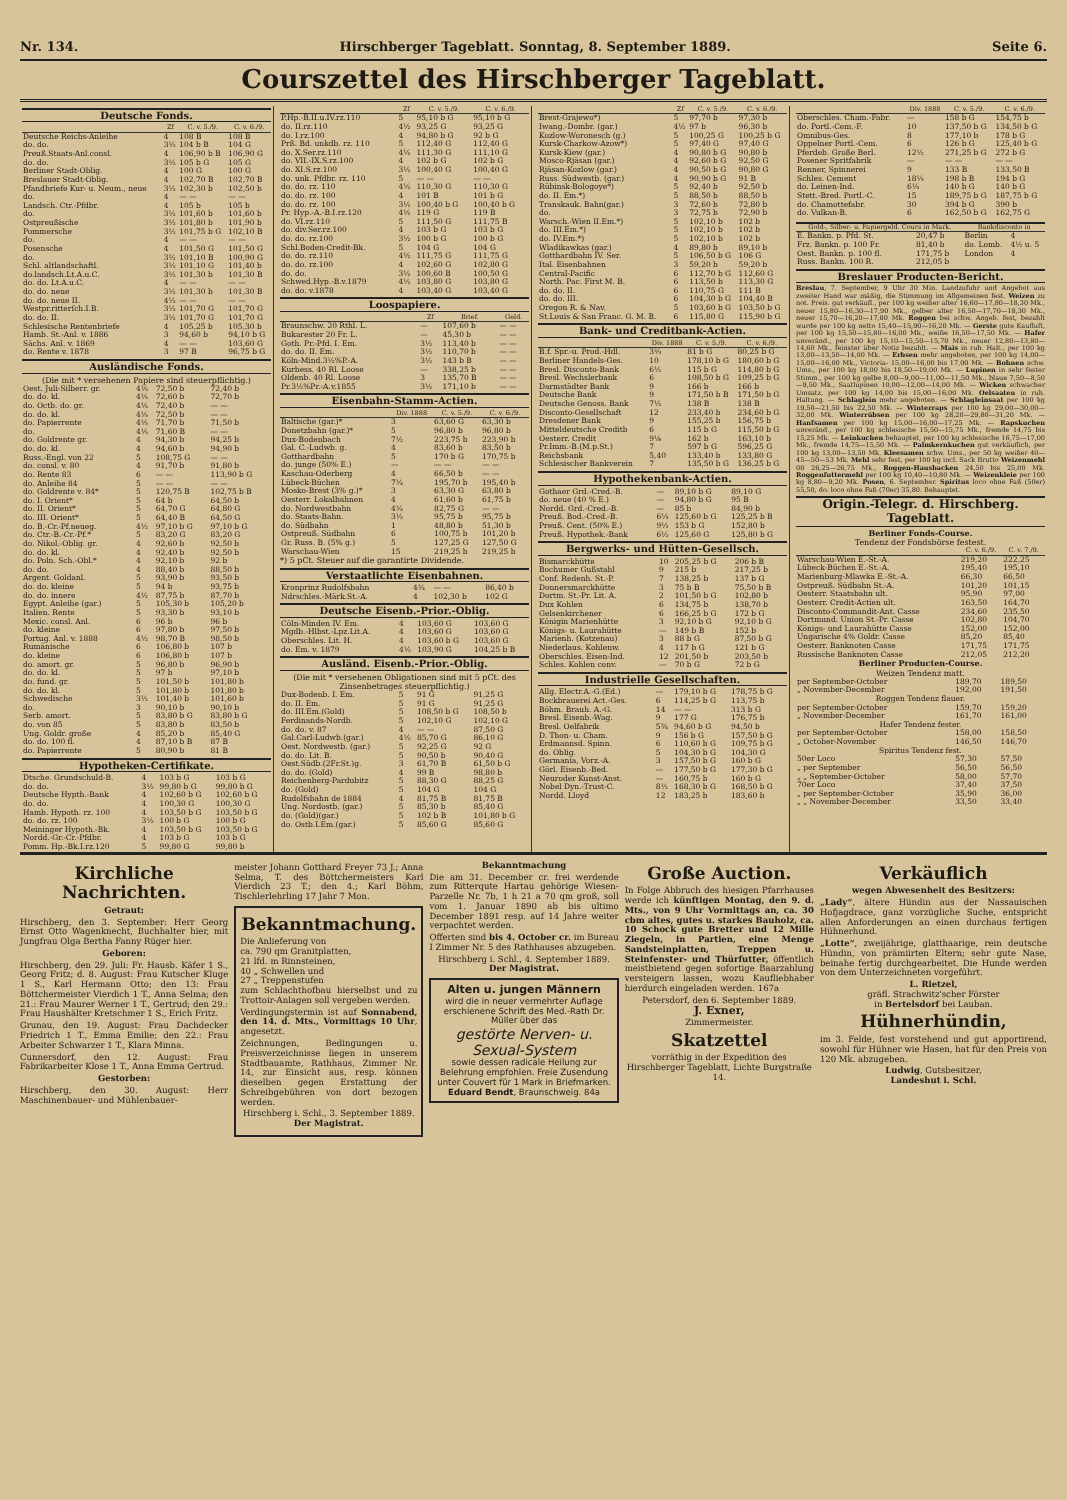Nr. 134. Hirschberger Tageblatt. Sonntag, 8. September 1889. Seite 6.
Courszettel des Hirschberger Tageblatt.
Deutsche Fonds.
| | Zf | C. v. 5./9. | C. v. 6./9. |
| --- | --- | --- | --- |
| Deutsche Reichs-Anleihe | 4 | 108 B | 108 B |
| do. do. | 3½ | 104 b B | 104 G |
| Preuß.Staats-Anl.consl. | 4 | 106,90 b B | 106,90 G |
| do. do. | 3½ | 105 b G | 105 G |
| Berliner Stadt-Oblig. | 4 | 100 G | 100 G |
| Breslauer Stadt-Oblig. | 4 | 102,70 B | 102,70 B |
| Pfandbriefe Kur- u. Neum., neue | 3½ | 102,30 b | 102,50 b |
| do. | 4 | — — | — — |
| Landsch. Ctr.-Pfdbr. | 4 | 105 b | 105 b |
| do. | 3½ | 101,60 b | 101,60 b |
| Ostpreußische | 3½ | 101,80 b | 101,90 b |
| Pommersche | 3½ | 101,75 b G | 102,10 B |
| do. | 4 | — — | — — |
| Posensche | 4 | 101,50 G | 101,50 G |
| do. | 3½ | 101,10 B | 100,90 G |
| Schl. altlandschaftl. | 3½ | 101,10 G | 101,40 b |
| do.landsch.Lt.A.u.C. | 3½ | 101,30 b | 101,30 B |
| do. do. Lt.A.u.C. | 4 | — — | — — |
| do. do. neue | 3½ | 101,30 b | 101,30 B |
| do. do. neue II. | 4½ | — — | — — |
| Westpr.ritterſch.I.B. | 3½ | 101,70 G | 101,70 G |
| do. do. II. | 3½ | 101,70 G | 101,70 G |
| Schlesische Rentenbriefe | 4 | 105,25 b | 105,30 b |
| Hamb. St.-Anl. v. 1886 | 3 | 94,60 b | 94,10 b G |
| Sächs. Anl. v. 1869 | 4 | — — | 103,60 G |
| do. Rente v. 1878 | 3 | 97 B | 96,75 b G |
Ausländische Fonds.
(Die mit * versehenen Papiere sind steuerpflichtig.)
| Oest. Juli-Silberr. gr. | 4⅕ | 72,50 b | 72,40 b |
| do. do. kl. | 4⅕ | 72,60 b | 72,70 b |
| do. Octb. do. gr. | 4⅕ | 72,40 b | — — |
| do. do. kl. | 4⅕ | 72,50 b | — — |
| do. Papierrente | 4⅕ | 71,70 b | 71,50 b |
| do. | 4⅕ | 71,60 B | — — |
| do. Goldrente gr. | 4 | 94,30 b | 94,25 b |
| do. do. kl. | 4 | 94,60 b | 94,90 b |
| Russ.-Engl. von 22 | 5 | 108,75 G | — — |
| do. consl. v. 80 | 4 | 91,70 b | 91,80 b |
| do. Rente 83 | 6 | — — | 113,90 b G |
| do. Anleihe 84 | 5 | — — | — — |
| do. Goldrente v. 84* | 5 | 120,75 B | 102,75 b B |
| do. I. Orient* | 5 | 64 b | 64,50 b |
| do. II. Orient* | 5 | 64,70 G | 64,80 G |
| do. III. Orient* | 5 | 64,40 B | 64,50 G |
| do. B.-Cr.-Pf.neueg. | 4½ | 97,10 b G | 97,10 b G |
| do. Ctr.-B.-Cr.-Pf.* | 5 | 83,20 G | 83,20 G |
| do. Nikol.-Oblig. gr. | 4 | 92,60 b | 92,50 b |
| do. do. kl. | 4 | 92,40 b | 92,50 b |
| do. Poln. Sch.-Obl.* | 4 | 92,10 b | 92 b |
| do. do. | 4 | 88,40 b | 88,50 b |
| Argent. Goldanl. | 5 | 93,90 b | 93,50 b |
| do. do. kleine | 5 | 94 b | 93,75 b |
| do. do. innere | 4½ | 87,75 b | 87,70 b |
| Egypt. Anleihe (gar.) | 5 | 105,30 b | 105,20 b |
| Italien. Rente | 5 | 93,30 b | 93,10 b |
| Mexic. consl. Anl. | 6 | 96 b | 96 b |
| do. kleine | 6 | 97,80 b | 97,50 b |
| Portug. Anl. v. 1888 | 4½ | 98,70 B | 98,50 b |
| Rumänische | 6 | 106,80 b | 107 b |
| do. kleine | 6 | 106,80 b | 107 b |
| do. amort. gr. | 5 | 96,80 b | 96,90 b |
| do. do. kl. | 5 | 97 b | 97,10 b |
| do. fund. gr. | 5 | 101,50 b | 101,80 b |
| do. do. kl. | 5 | 101,80 b | 101,80 b |
| Schwedische | 3½ | 101,40 b | 101,60 b |
| do. | 3 | 90,10 b | 90,10 b |
| Serb. amort. | 5 | 83,80 b G | 83,80 b G |
| do. von 85 | 5 | 83,80 b | 83,50 b |
| Ung. Goldr. große | 4 | 85,20 b | 85,40 G |
| do. do. 100 fl. | 4 | 87,10 b B | 87 B |
| do. Papierrente | 5 | 80,90 b | 81 B |
Hypotheken-Certifikate.
| Dtsche. Grundschuld-B. | 4 | 103 b G | 103 b G |
| do. do. | 3½ | 99,80 b G | 99,80 b G |
| Deutsche Hypth.-Bank | 4 | 102,60 b G | 102,60 b G |
| do. do. | 4 | 100,30 G | 100,30 G |
| Hamb. Hypoth. rz. 100 | 4 | 103,50 b G | 103,50 b G |
| do. do. rz. 100 | 3½ | 100 b G | 100 b G |
| Meininger Hypoth.-Bk. | 4 | 103,50 b G | 103,50 b G |
| Nordd.-Gr.-Cr.-Pfdbr. | 4 | 103 b G | 103 b G |
| Pomm. Hp.-Bk.I.rz.120 | 5 | 99,80 G | 99,80 b |
| | Zf | C. v. 5./9. | C. v. 6./9. |
| --- | --- | --- | --- |
| P.Hp.-B.II.u.IV.rz.110 | 5 | 95,10 b G | 95,10 b G |
| do. II.rz.110 | 4½ | 93,25 G | 93,25 G |
| do. I.rz.100 | 4 | 94,80 b G | 92 b G |
| Prß. Bd. unkdb. rz. 110 | 5 | 112,40 G | 112,40 G |
| do. X.Ser.rz.110 | 4½ | 111,30 G | 111,10 G |
| do. VII.-IX.S.rz.100 | 4 | 102 b G | 102 b G |
| do. XI.S.rz.100 | 3½ | 100,40 G | 100,40 G |
| do. unk. Pfdbr. rz. 110 | 5 | — — | — — |
| do. do. rz. 110 | 4½ | 110,30 G | 110,30 G |
| do. do. rz. 100 | 4 | 101 B | 101 b G |
| do. do. rz. 100 | 3½ | 100,40 b G | 100,40 b G |
| Pr. Hyp.-A.-B.I.rz.120 | 4½ | 119 G | 119 B |
| do. VI.rz.110 | 5 | 111,50 G | 111,75 B |
| do. div.Ser.rz.100 | 4 | 103 b G | 103 b G |
| do. do. rz.100 | 3½ | 100 b G | 100 b G |
| Schl.Boden-Credit-Bk. | 5 | 104 G | 104 G |
| do. do. rz.110 | 4½ | 111,75 G | 111,75 G |
| do. do. rz.100 | 4 | 102,60 G | 102,80 G |
| do. do. | 3½ | 100,60 B | 100,50 G |
| Schwed.Hyp.-B.v.1879 | 4½ | 103,80 G | 103,80 G |
| do. do. v.1878 | 4 | 103,40 G | 103,40 G |
Loospapiere.
| | Zf | Brief. | Geld. |
| --- | --- | --- | --- |
| Braunschw. 20 Rthl. L. | — | 107,60 b | — — |
| Bukarester 20 Fr. L. | — | 45,30 b | — — |
| Goth. Pr.-Pfd. I. Em. | 3½ | 113,40 b | — — |
| do. do. II. Em. | 3½ | 110,70 b | — — |
| Köln-Mind.3½%P.-A. | 3½ | 143 b B | — — |
| Kurhess. 40 Rl. Loose | — | 338,25 b | — — |
| Oldenb. 40 Rl. Loose | 3 | 135,70 B | — — |
| Pr.3½%Pr.-A.v.1855 | 3½ | 171,10 b | — — |
Eisenbahn-Stamm-Actien.
| | Div. 1888 | C. v. 5./9. | C. v. 6./9. |
| --- | --- | --- | --- |
| Baltische (gar.)* | 3 | 63,60 G | 63,30 b |
| Donetzbahn (gar.)* | 5 | 96,80 b | 96,80 b |
| Dux-Bodenbach | 7½ | 223,75 b | 223,90 b |
| Gal. C.-Ludwb. g. | 4 | 83,60 b | 83,50 b |
| Gotthardbahn | 5 | 170 b G | 170,75 b |
| do. junge (50% E.) | — | — — | — — |
| Kaschau-Oderberg | 4 | 66,50 b | — — |
| Lübeck-Büchen | 7¼ | 195,70 b | 195,40 b |
| Mosko-Brest (3% g.)* | 3 | 63,30 G | 63,80 b |
| Oesterr. Lokalbahnen | 4 | 61,60 b | 61,75 b |
| do. Nordwestbahn | 4¼ | 82,75 G | — — |
| do. Staats-Bahn. | 3½ | 95,75 b | 95,75 b |
| do. Südbahn | 1 | 48,80 b | 51,30 b |
| Ostpreuß. Südbahn | 6 | 100,75 b | 101,20 b |
| Gr. Russ. B. (5% g.) | 5 | 127,25 G | 127,50 G |
| Warschau-Wien | 15 | 219,25 b | 219,25 b |
*) 5 pCt. Steuer auf die garantirte Dividende.
Verstaatlichte Eisenbahnen.
| Kronprinz Rudolfsbahn | 4¾ | — — | 86,40 b |
| Ndrschles.-Märk.St.-A. | 4 | 102,30 b | 102 G |
Deutsche Eisenb.-Prior.-Oblig.
| Cöln-Minden IV. Em. | 4 | 103,60 G | 103,60 G |
| Mgdb.-Hlbst.-Lpz.Lit.A. | 4 | 103,60 G | 103,60 G |
| Oberschles. Lit. H. | 4 | 103,60 b G | 103,60 G |
| do. Em. v. 1879 | 4½ | 103,90 G | 104,25 b B |
Ausländ. Eisenb.-Prior.-Oblig.
(Die mit * versehenen Obligationen sind mit 5 pCt. des Zinsenbetrages steuerpflichtig.)
| Dux-Bodenb. I. Em. | 5 | 91 G | 91,25 G |
| do. II. Em. | 5 | 91 G | 91,25 G |
| do. III.Em.(Gold) | 5 | 108,50 b G | 108,50 b |
| Ferdinands-Nordb. | 5 | 102,10 G | 102,10 G |
| do. do. v. 87 | 4 | — — | 87,50 G |
| Gal.Carl-Ludwb.(gar.) | 4½ | 85,70 G | 86,10 G |
| Oest. Nordwestb. (gar.) | 5 | 92,25 G | 92 G |
| do. do. Lit. B. | 5 | 90,50 b | 90,40 G |
| Oest.Südb.(2Fr.St.)g. | 3 | 61,70 B | 61,50 b G |
| do. do. (Gold) | 4 | 99 B | 98,80 b |
| Reichenberg-Pardubitz | 5 | 88,30 G | 88,25 G |
| do. (Gold) | 5 | 104 G | 104 G |
| Rudolfsbahn de 1884 | 4 | 81,75 B | 81,75 B |
| Ung. Nordostb. (gar.) | 5 | 85,30 b | 85,40 G |
| do. (Gold)(gar.) | 5 | 102 b B | 101,80 b G |
| do. Ostb.I.Em.(gar.) | 5 | 85,60 G | 85,60 G |
| | Zf | C. v. 5./9. | C. v. 6./9. |
| --- | --- | --- | --- |
| Brest-Grajewo*) | 5 | 97,70 b | 97,30 b |
| Iwang.-Dombr. (gar.) | 4½ | 97 b | 96,30 b |
| Kozlow-Woronesch (g.) | 5 | 100,25 G | 100,25 b G |
| Kursk-Charkow-Azow*) | 5 | 97,40 G | 97,40 G |
| Kursk-Kiew (gar.) | 4 | 90,80 b G | 90,80 b |
| Mosco-Rjäsan (gar.) | 4 | 92,60 b G | 92,50 G |
| Rjäsan-Kozlow (gar.) | 4 | 90,50 b G | 90,80 G |
| Russ. Südwestb. (gar.) | 4 | 90,90 b G | 91 B |
| Rübinsk-Bologoye*) | 5 | 92,40 b | 92,50 b |
| do. II. Em.*) | 5 | 88,50 b | 88,50 b |
| Transkauk. Bahn(gar.) | 3 | 72,60 b | 72,80 b |
| do. | 3 | 72,75 b | 72,90 b |
| Warsch.-Wien II.Em.*) | 5 | 102,10 b | 102 b |
| do. III.Em.*) | 5 | 102,10 b | 102 b |
| do. IV.Em.*) | 5 | 102,10 b | 102 b |
| Wladikawkas (gar.) | 4 | 89,80 b | 89,10 b |
| Gotthardbahn IV. Ser. | 5 | 106,50 b G | 106 G |
| Ital. Eisenbahnen | 3 | 59,20 b | 59,20 b |
| Central-Pacific | 6 | 112,70 b G | 112,60 G |
| North. Pac. First M. B. | 6 | 113,50 b | 113,30 G |
| do. do. II. | 6 | 110,75 G | 111 B |
| do. do. III. | 6 | 104,30 b G | 104,40 B |
| Oregon R. & Nav. | 5 | 103,60 b G | 103,50 b G |
| St.Louis & San Franc. G. M. B. | 6 | 115,80 G | 115,90 b G |
Bank- und Creditbank-Actien.
| | Div. 1888 | C. v. 5./9. | C. v. 6./9. |
| --- | --- | --- | --- |
| B.f. Spr.-u. Prod.-Hdl. | 3⅔ | 81 b G | 80,25 b G |
| Berliner Handels-Ges. | 10 | 178,10 b G | 180,60 b G |
| Bresl. Disconto-Bank | 6½ | 115 b G | 114,80 b G |
| Bresl. Wechslerbank | 6 | 108,50 b G | 109,25 b G |
| Darmstädter Bank | 9 | 166 b | 166 b |
| Deutsche Bank | 9 | 171,50 b B | 171,50 b G |
| Deutsche Genoss. Bank | 7½ | 138 B | 138 B |
| Disconto-Gesellschaft | 12 | 233,40 b | 234,60 b G |
| Dresdener Bank | 9 | 155,25 b | 156,75 b |
| Mitteldeutsche Creditb | 6 | 115 b G | 115,50 b G |
| Oesterr. Credit | 9⅛ | 162 b | 163,10 b |
| Pr.Imm.-B.(M.p.St.) | 7 | 597 b G | 596,25 G |
| Reichsbank | 5,40 | 133,40 b | 133,80 G |
| Schlesischer Bankverein | 7 | 135,50 b G | 136,25 b G |
Hypothekenbank-Actien.
| Gothaer Grd.-Cred.-B. | — | 89,10 b G | 89,10 G |
| do. neue (40 % E.) | — | 94,80 b G | 95 B |
| Nordd. Grd.-Cred.-B. | — | 85 b | 84,90 b |
| Preuß. Bod.-Cred.-B. | 6⅓ | 125,60 b G | 125,25 b B |
| Preuß. Cent. (50% E.) | 9½ | 153 b G | 152,80 b |
| Preuß. Hypothek.-Bank | 6½ | 125,60 G | 125,80 b G |
Bergwerks- und Hütten-Gesellsch.
| Bismarckhütte | 10 | 205,25 b G | 206 b B |
| Bochumer Gußstahl | 9 | 215 b | 217,25 b |
| Conf. Redenh. St.-P. | 7 | 138,25 b | 137 b G |
| Donnersmarckhütte | 3 | 75 b B | 75,50 b B |
| Dortm. St.-Pr. Lit. A. | 2 | 101,50 b G | 102,80 b |
| Dux Kohlen | 6 | 134,75 b | 138,70 b |
| Gelsenkirchener | 6 | 166,25 b G | 172 b G |
| Königin Marienhütte | 3 | 92,10 b G | 92,10 b G |
| Königs- u. Laurahütte | — | 149 b B | 152 b |
| Marienh. (Kotzenau) | 3 | 88 b G | 87,50 b G |
| Niederlaus. Kohlenw. | 4 | 117 b G | 121 b G |
| Oberschles. Eisen-Ind. | 12 | 201,50 b | 203,50 b |
| Schles. Kohlen conv. | — | 70 b G | 72 b G |
Industrielle Gesellschaften.
| Allg. Electr.A.-G.(Ed.) | — | 179,10 b G | 178,75 b G |
| Bockbrauerei Act.-Ges. | 6 | 114,25 b G | 113,75 b |
| Böhm. Brauh. A.-G. | 14 | — — | 313 b G |
| Bresl. Eisenb.-Wag. | 9 | 177 G | 176,75 b |
| Bresl. Oelfabrik | 5¾ | 94,60 b G | 94,50 b |
| D. Thon- u. Cham. | 9 | 156 b G | 157,50 b G |
| Erdmannsd. Spinn. | 6 | 110,60 b G | 109,75 b G |
| do. Oblig. | 5 | 104,30 b G | 104,30 G |
| Germania, Vorz.-A. | 3 | 157,50 b G | 160 b G |
| Görl. Eisenb.-Bed. | — | 177,50 b G | 177,30 b G |
| Neuroder Kunst-Anst. | — | 160,75 b | 160 b G |
| Nobel Dyn.-Trust-C. | 8½ | 168,30 b G | 168,50 b G |
| Nordd. Lloyd | 12 | 183,25 b | 183,60 b |
| | Div. 1888 | C. v. 5./9. | C. v. 6./9. |
| --- | --- | --- | --- |
| Oberschles. Cham.-Fabr. | — | 158 b G | 154,75 b |
| do. Portl.-Cem.-F. | 10 | 137,50 b G | 134,50 b G |
| Omnibus-Ges. | 8 | 177,10 b | 178 b G |
| Oppelner Portl.-Cem. | 6 | 126 b G | 125,40 b G |
| Pferdeb. Große Berl. | 12½ | 271,25 b G | 272 b G |
| Posener Spritfabrik | — | — — | — — |
| Renner, Spinnerei | 9 | 133 B | 133,50 B |
| Schles. Cement | 18⅓ | 198 b B | 194 b G |
| do. Leinen-Ind. | 6⅓ | 140 b G | 140 b G |
| Stett.-Bred. Portl.-C. | 15 | 189,75 b G | 187,75 b G |
| do. Chamottefabr. | 30 | 394 b G | 390 b |
| do. Vulkan-B. | 6 | 162,50 b G | 162,75 G |
| Gold-, Silber- u. Papiergeld. Cours in Mark. | | Bankdisconto in | |
| --- | --- | --- | --- |
| E. Bankn. p. Pfd. St. | 20,47 b | Berlin | 4 |
| Frz. Bankn. p. 100 Fr. | 81,40 b | do. Lomb. | 4½ u. 5 |
| Oest. Bankn. p. 100 fl. | 171,75 b | London | 4 |
| Russ. Bankn. 100 R. | 212,05 b | | |
Breslauer Producten-Bericht.
Breslau, 7. September, 9 Uhr 30 Min. Landzufuhr und Angebot aus zweiter Hand war mäßig, die Stimmung im Allgemeinen fest. Weizen zu not. Preis. gut verkäufl., per 100 kg weißer alter 16,60—17,80—18,30 Mk., neuer 15,80—16,30—17,90 Mk., gelber alter 16,50—17,70—18,30 Mk., neuer 15,70—16,20—17,80 Mk. Roggen bei schw. Angeb. fest, bezahlt wurde per 100 kg netto 15,40—15,90—16,20 Mk. — Gerste gute Kaufluſt, per 100 kg 15,50—15,80—16,00 Mk., weiße 16,50—17,50 Mk. — Hafer unveränd., per 100 kg 15,10—15,50—15,70 Mk., neuer 12,80—13,80—14,60 Mk., feinster über Notiz bezahlt. — Mais in ruh. Halt., per 100 kg 13,00—13,50—14,00 Mk. — Erbsen mehr angeboten, per 100 kg 14,00—15,00—16,00 Mk., Victoria- 15,00—16,00 bis 17,00 Mk. — Bohnen schw. Ums., per 100 kg 18,00 bis 18,50—19,00 Mk. — Lupinen in sehr fester Stimm., per 100 kg gelbe 8,00—9,00—11,00—11,50 Mk., blaue 7,50—8,50—9,50 Mk., Saatlupinen 10,00—12,00—14,00 Mk. — Wicken schwacher Umsatz, per 100 kg 14,00 bis 15,00—16,00 Mk. Oelsaaten in ruh. Haltung. — Schlaglein mehr angeboten. — Schlagleinsaat per 100 kg 19,50—21,50 bis 22,50 Mk. — Winterraps per 100 kg 29,00—30,00—32,00 Mk. Winterrübsen per 100 kg 28,20—29,80—31,20 Mk. — Hanfsamen per 100 kg 15,00—16,00—17,25 Mk. — Rapskuchen unveränd., per 100 kg schlesische 15,50—15,75 Mk., fremde 14,75 bis 15,25 Mk. — Leinkuchen behauptet, per 100 kg schlesische 16,75—17,00 Mk., fremde 14,75—15,50 Mk. — Palmkernkuchen gut verkäuflich, per 100 kg 13,00—13,50 Mk. Kleesamen schw. Ums., per 50 kg weißer 40—45—50—53 Mk. Mehl sehr fest, per 100 kg incl. Sack Brutto Weizenmehl 00 26,25—26,75 Mk., Roggen-Hausbacken 24,50 bis 25,00 Mk. Roggenfuttermehl per 100 kg 10,40—10,80 Mk. — Weizenkleie per 100 kg 8,80—9,20 Mk. Posen, 6. September. Spiritus loco ohne Faß (50er) 55,50, do. loco ohne Faß (70er) 35,80. Behauptet.
Origin.-Telegr. d. Hirschberg. Tageblatt.
Berliner Fonds-Course.
Tendenz der Fondsbörse festest.
| | C. v. 6./9. | C. v. 7./9. |
| --- | --- | --- |
| Warschau-Wien E.-St.-A. | 219,20 | 222,25 |
| Lübeck-Büchen E.-St.-A. | 195,40 | 195,10 |
| Marienburg-Mlawka E.-St.-A. | 66,30 | 66,50 |
| Ostpreuß. Südbahn St.-A. | 101,20 | 101,15 |
| Oesterr. Staatsbahn ult. | 95,90 | 97,00 |
| Oesterr. Credit-Actien ult. | 163,50 | 164,70 |
| Disconto-Commandit-Ant. Casse | 234,60 | 235,50 |
| Dortmund. Union St.-Pr. Casse | 102,80 | 104,70 |
| Königs- und Laurahütte Casse | 152,00 | 152,00 |
| Ungarische 4% Goldr. Casse | 85,20 | 85,40 |
| Oesterr. Banknoten Casse | 171,75 | 171,75 |
| Russische Banknoten Casse | 212,05 | 212,20 |
Berliner Producten-Course.
Weizen Tendenz matt.
| per September-October | 189,70 | 189,50 |
| „ November-December | 192,00 | 191,50 |
| Roggen Tendenz flauer. | | |
| per September-October | 159,70 | 159,20 |
| „ November-December | 161,70 | 161,00 |
| Hafer Tendenz fester. | | |
| per September-October | 158,00 | 158,50 |
| „ October-November | 146,50 | 146,70 |
| Spiritus Tendenz fest. | | |
| 50er Loco | 57,30 | 57,50 |
| „ per September | 56,50 | 56,50 |
| „ „ September-October | 58,00 | 57,70 |
| 70er Loco | 37,40 | 37,50 |
| „ per September-October | 35,90 | 36,00 |
| „ „ November-December | 33,50 | 33,40 |
Kirchliche Nachrichten.
Getraut:
Hirschberg, den 3. September: Herr Georg Ernst Otto Wagenknecht, Buchhalter hier, mit Jungfrau Olga Bertha Fanny Rüger hier.
Geboren:
Hirschberg, den 29. Juli: Fr. Hausb. Käfer 1 S., Georg Fritz; d. 8. August: Frau Kutscher Kluge 1 S., Karl Hermann Otto; den 13: Frau Böttchermeister Vierdich 1 T., Anna Selma; den 21.: Frau Maurer Werner 1 T., Gertrud; den 29.: Frau Haushälter Kretschmer 1 S., Erich Fritz.
Grunau, den 19. August: Frau Dachdecker Friedrich 1 T., Emma Emilie; den 22.: Frau Arbeiter Schwarzer 1 T., Klara Minna.
Cunnersdorf, den 12. August: Frau Fabrikarbeiter Klose 1 T., Anna Emma Gertrud.
Gestorben:
Hirschberg, den 30. August: Herr Maschinenbauer- und Mühlenbauer-
meister Johann Gotthard Freyer 73 J.; Anna Selma, T. des Böttchermeisters Karl Vierdich 23 T.; den 4.; Karl Böhm, Tischlerlehrling 17 Jahr 7 Mon.
Bekanntmachung.
Die Anlieferung von
ca. 790 qm Granitplatten,
21 lfd. m Rinnsteinen,
40 „ Schwellen und
27 „ Treppenstufen
zum Schlachthofbau hierselbst und zu Trottoir-Anlagen soll vergeben werden.
Verdingungstermin ist auf Sonnabend, den 14. d. Mts., Vormittags 10 Uhr, angesetzt.
Zeichnungen, Bedingungen u. Preisverzeichnisse liegen in unserem Stadtbauamte, Rathhaus, Zimmer Nr. 14, zur Einsicht aus, resp. können dieselben gegen Erstattung der Schreibgebühren von dort bezogen werden.
Hirschberg i. Schl., 3. September 1889.
Der Magistrat.
Bekanntmachung
Die am 31. December cr. frei werdende zum Ritterqute Hartau gehörige Wiesen-Parzelle Nr. 7b, 1 h 21 a 70 qm groß, soll vom 1. Januar 1890 ab bis ultimo December 1891 resp. auf 14 Jahre weiter verpachtet werden.
Offerten sind bis 4. October cr. im Bureau I Zimmer Nr. 5 des Rathhauses abzugeben.
Hirschberg i. Schl., 4. September 1889.
Der Magistrat.
Alten u. jungen Männern
wird die in neuer vermehrter Auflage erschienene Schrift des Med.-Rath Dr. Müller über das
gestörte Nerven- u. Sexual-System
sowie dessen radicale Heilung zur Belehrung empfohlen. Freie Zusendung unter Couvert für 1 Mark in Briefmarken.
Eduard Bendt, Braunschweig. 84a
Große Auction.
In Folge Abbruch des hiesigen Pfarrhauses werde ich künftigen Montag, den 9. d. Mts., von 9 Uhr Vormittags an, ca. 30 cbm altes, gutes u. starkes Bauholz, ca. 10 Schock gute Bretter und 12 Mille Ziegeln, in Partien, eine Menge Sandsteinplatten, Treppen u. Steinfenster- und Thürfutter, öffentlich meistbietend gegen sofortige Baarzahlung versteigern lassen, wozu Kaufliebhaber hierdurch eingeladen werden. 167a
Petersdorf, den 6. September 1889.
J. Exner,
Zimmermeister.
Skatzettel
vorräthig in der Expedition des Hirschberger Tageblatt, Lichte Burgstraße 14.
Verkäuflich
wegen Abwesenheit des Besitzers:
„Lady“, ältere Hündin aus der Nassauischen Hofjagdrace, ganz vorzügliche Suche, entspricht allen Anforderungen an einen durchaus fertigen Hühnerhund.
„Lotte“, zweijährige, glatthaarige, rein deutsche Hündin, von prämiirten Eltern; sehr gute Nase, beinahe fertig durchgearbeitet. Die Hunde werden von dem Unterzeichneten vorgeführt.
L. Rietzel,
gräfl. Strachwitz'scher Förster
in Bertelsdorf bei Lauban.
Hühnerhündin,
im 3. Felde, fest vorstehend und gut apportirend, sowohl für Hühner wie Hasen, hat für den Preis von 120 Mk. abzugeben.
Ludwig, Gutsbesitzer,
Landeshut i. Schl.